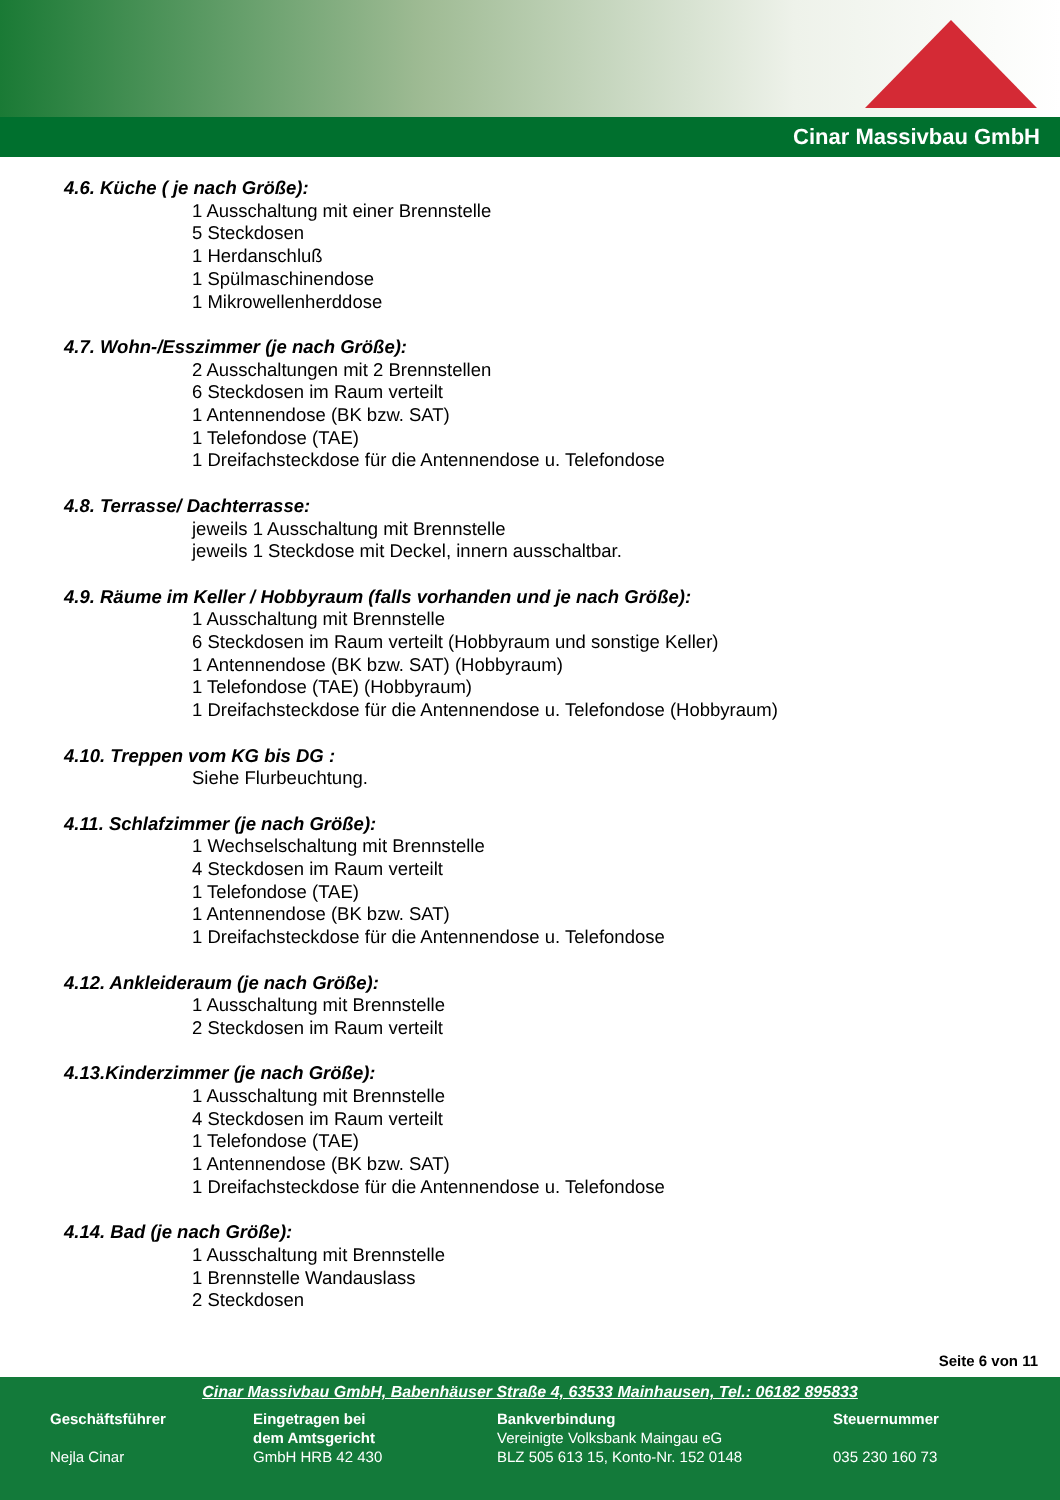Cinar Massivbau GmbH
4.6. Küche ( je nach Größe):
1 Ausschaltung mit einer Brennstelle
5 Steckdosen
1 Herdanschluß
1 Spülmaschinendose
1 Mikrowellenherddose
4.7. Wohn-/Esszimmer (je nach Größe):
2 Ausschaltungen mit 2 Brennstellen
6 Steckdosen im Raum verteilt
1 Antennendose (BK bzw. SAT)
1 Telefondose (TAE)
1 Dreifachsteckdose für die Antennendose u. Telefondose
4.8. Terrasse/ Dachterrasse:
jeweils 1 Ausschaltung mit Brennstelle
jeweils 1 Steckdose mit Deckel, innern ausschaltbar.
4.9. Räume im Keller / Hobbyraum (falls vorhanden und je nach Größe):
1 Ausschaltung mit Brennstelle
6 Steckdosen im Raum verteilt (Hobbyraum und sonstige Keller)
1 Antennendose (BK bzw. SAT) (Hobbyraum)
1 Telefondose (TAE) (Hobbyraum)
1 Dreifachsteckdose für die Antennendose u. Telefondose (Hobbyraum)
4.10. Treppen vom KG bis DG :
Siehe Flurbeuchtung.
4.11. Schlafzimmer (je nach Größe):
1 Wechselschaltung mit Brennstelle
4 Steckdosen im Raum verteilt
1 Telefondose (TAE)
1 Antennendose (BK bzw. SAT)
1 Dreifachsteckdose für die Antennendose u. Telefondose
4.12. Ankleideraum (je nach Größe):
1 Ausschaltung mit Brennstelle
2 Steckdosen im Raum verteilt
4.13.Kinderzimmer (je nach Größe):
1 Ausschaltung mit Brennstelle
4 Steckdosen im Raum verteilt
1 Telefondose (TAE)
1 Antennendose (BK bzw. SAT)
1 Dreifachsteckdose für die Antennendose u. Telefondose
4.14. Bad (je nach Größe):
1 Ausschaltung mit Brennstelle
1 Brennstelle Wandauslass
2 Steckdosen
Seite 6 von 11
Cinar Massivbau GmbH, Babenhäuser Straße 4, 63533 Mainhausen, Tel.: 06182 895833
Geschäftsführer
Nejla Cinar
Eingetragen bei
dem Amtsgericht
GmbH HRB 42 430
Bankverbindung
Vereinigte Volksbank Maingau eG
BLZ 505 613 15, Konto-Nr. 152 0148
Steuernummer
035 230 160 73